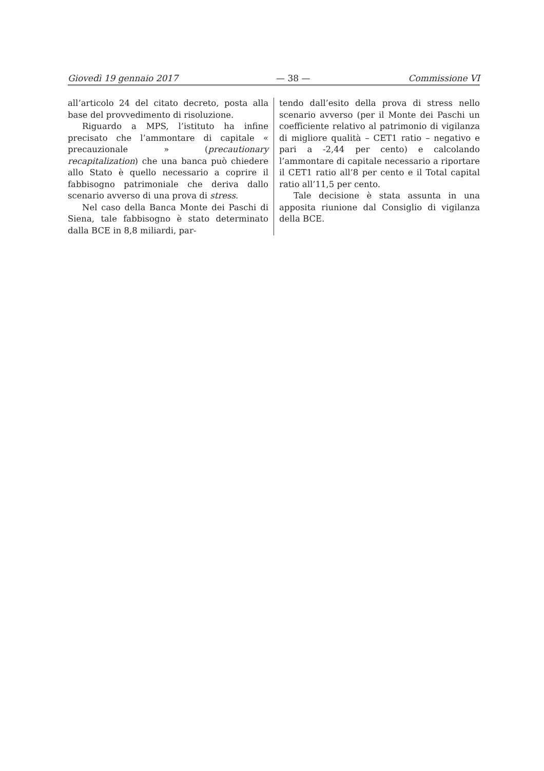Giovedì 19 gennaio 2017 — 38 — Commissione VI
all’articolo 24 del citato decreto, posta alla base del provvedimento di risoluzione.
Riguardo a MPS, l’istituto ha infine precisato che l’ammontare di capitale « precauzionale » (precautionary recapitalization) che una banca può chiedere allo Stato è quello necessario a coprire il fabbisogno patrimoniale che deriva dallo scenario avverso di una prova di stress.
Nel caso della Banca Monte dei Paschi di Siena, tale fabbisogno è stato determinato dalla BCE in 8,8 miliardi, par-
tendo dall’esito della prova di stress nello scenario avverso (per il Monte dei Paschi un coefficiente relativo al patrimonio di vigilanza di migliore qualità – CET1 ratio – negativo e pari a -2,44 per cento) e calcolando l’ammontare di capitale necessario a riportare il CET1 ratio all’8 per cento e il Total capital ratio all’11,5 per cento.
Tale decisione è stata assunta in una apposita riunione dal Consiglio di vigilanza della BCE.